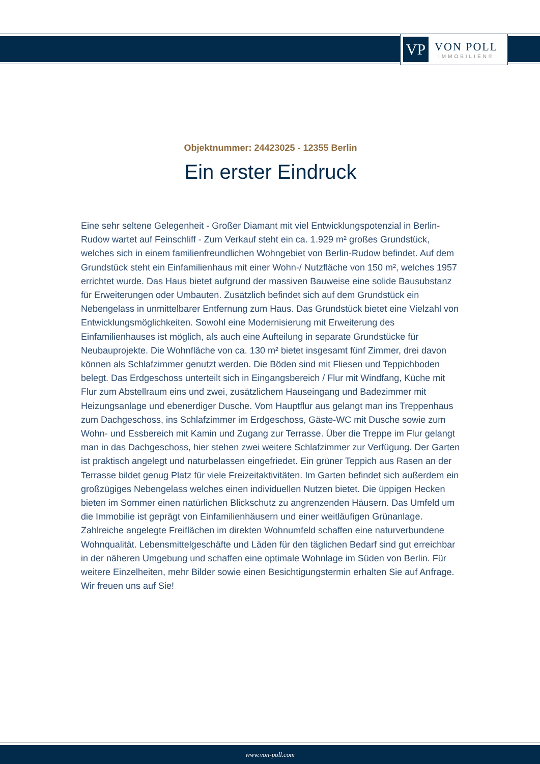VP
VON POLL
IMMOBILIEN®
Objektnummer: 24423025 - 12355 Berlin
Ein erster Eindruck
Eine sehr seltene Gelegenheit - Großer Diamant mit viel Entwicklungspotenzial in Berlin-Rudow wartet auf Feinschliff - Zum Verkauf steht ein ca. 1.929 m² großes Grundstück, welches sich in einem familienfreundlichen Wohngebiet von Berlin-Rudow befindet. Auf dem Grundstück steht ein Einfamilienhaus mit einer Wohn-/ Nutzfläche von 150 m², welches 1957 errichtet wurde. Das Haus bietet aufgrund der massiven Bauweise eine solide Bausubstanz für Erweiterungen oder Umbauten. Zusätzlich befindet sich auf dem Grundstück ein Nebengelass in unmittelbarer Entfernung zum Haus. Das Grundstück bietet eine Vielzahl von Entwicklungsmöglichkeiten. Sowohl eine Modernisierung mit Erweiterung des Einfamilienhauses ist möglich, als auch eine Aufteilung in separate Grundstücke für Neubauprojekte. Die Wohnfläche von ca. 130 m² bietet insgesamt fünf Zimmer, drei davon können als Schlafzimmer genutzt werden. Die Böden sind mit Fliesen und Teppichboden belegt. Das Erdgeschoss unterteilt sich in Eingangsbereich / Flur mit Windfang, Küche mit Flur zum Abstellraum eins und zwei, zusätzlichem Hauseingang und Badezimmer mit Heizungsanlage und ebenerdiger Dusche. Vom Hauptflur aus gelangt man ins Treppenhaus zum Dachgeschoss, ins Schlafzimmer im Erdgeschoss, Gäste-WC mit Dusche sowie zum Wohn- und Essbereich mit Kamin und Zugang zur Terrasse. Über die Treppe im Flur gelangt man in das Dachgeschoss, hier stehen zwei weitere Schlafzimmer zur Verfügung. Der Garten ist praktisch angelegt und naturbelassen eingefriedet. Ein grüner Teppich aus Rasen an der Terrasse bildet genug Platz für viele Freizeitaktivitäten. Im Garten befindet sich außerdem ein großzügiges Nebengelass welches einen individuellen Nutzen bietet. Die üppigen Hecken bieten im Sommer einen natürlichen Blickschutz zu angrenzenden Häusern. Das Umfeld um die Immobilie ist geprägt von Einfamilienhäusern und einer weitläufigen Grünanlage. Zahlreiche angelegte Freiflächen im direkten Wohnumfeld schaffen eine naturverbundene Wohnqualität. Lebensmittelgeschäfte und Läden für den täglichen Bedarf sind gut erreichbar in der näheren Umgebung und schaffen eine optimale Wohnlage im Süden von Berlin. Für weitere Einzelheiten, mehr Bilder sowie einen Besichtigungstermin erhalten Sie auf Anfrage. Wir freuen uns auf Sie!
www.von-poll.com